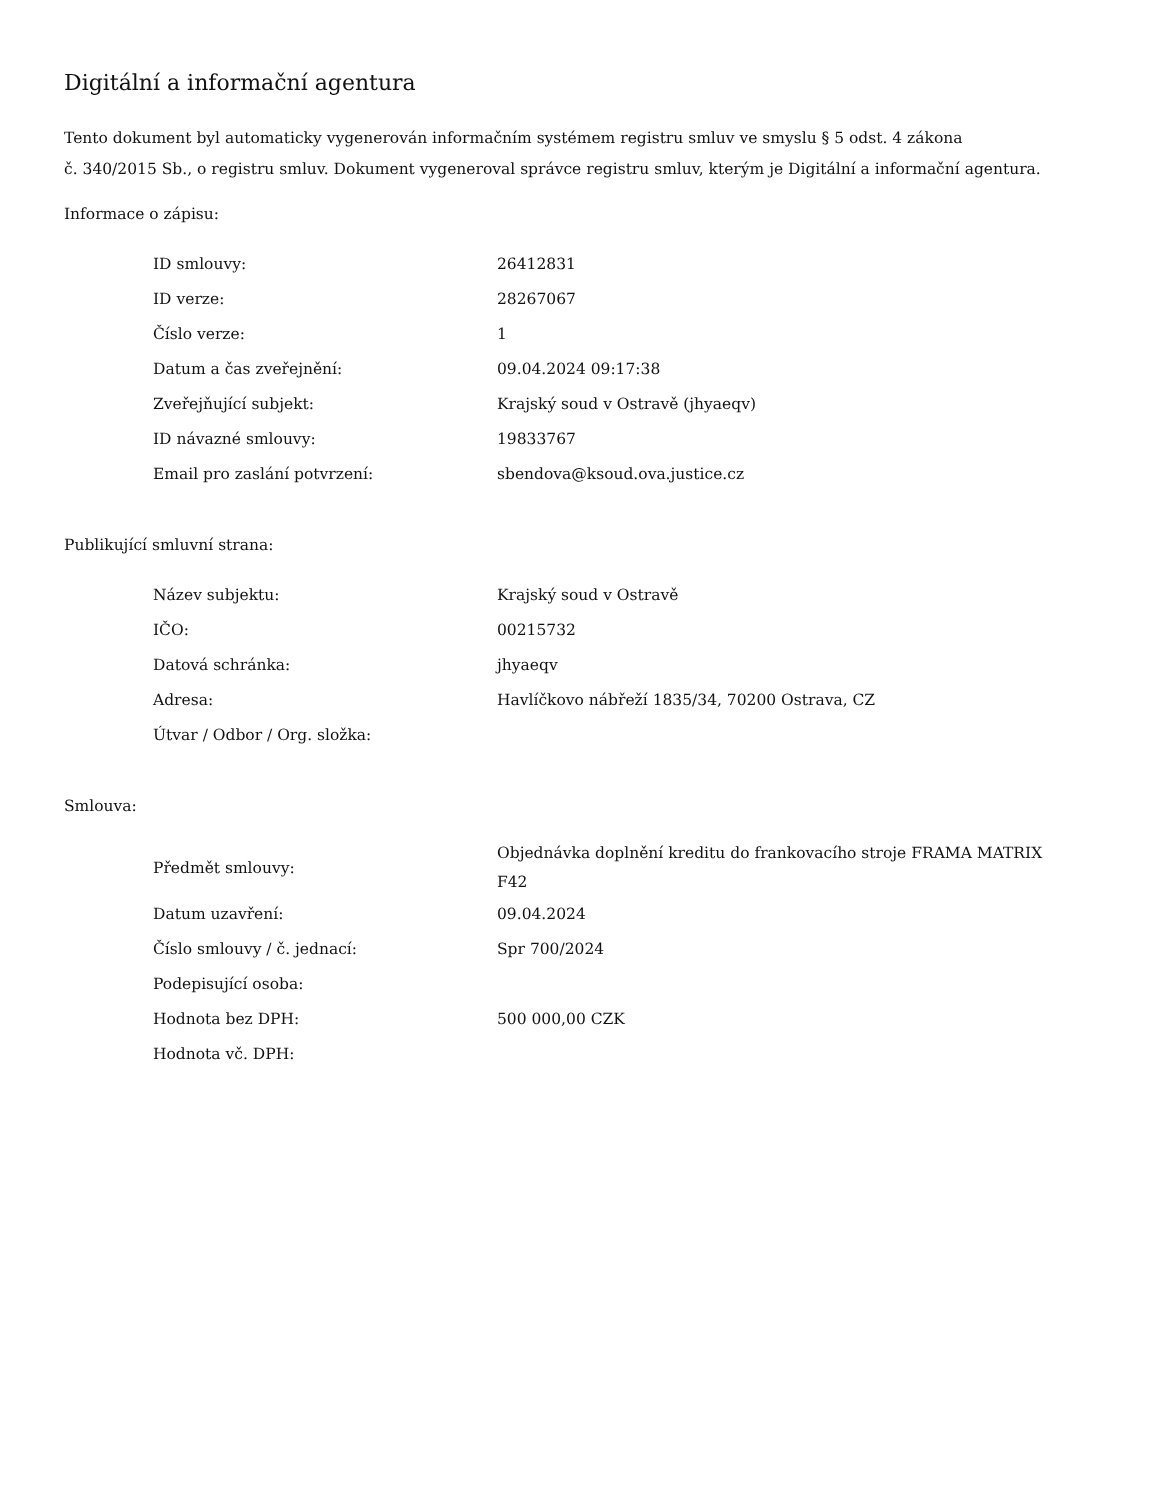Digitální a informační agentura
Tento dokument byl automaticky vygenerován informačním systémem registru smluv ve smyslu § 5 odst. 4 zákona
č. 340/2015 Sb., o registru smluv. Dokument vygeneroval správce registru smluv, kterým je Digitální a informační agentura.
Informace o zápisu:
| ID smlouvy: | 26412831 |
| ID verze: | 28267067 |
| Číslo verze: | 1 |
| Datum a čas zveřejnění: | 09.04.2024 09:17:38 |
| Zveřejňující subjekt: | Krajský soud v Ostravě (jhyaeqv) |
| ID návazné smlouvy: | 19833767 |
| Email pro zaslání potvrzení: | sbendova@ksoud.ova.justice.cz |
Publikující smluvní strana:
| Název subjektu: | Krajský soud v Ostravě |
| IČO: | 00215732 |
| Datová schránka: | jhyaeqv |
| Adresa: | Havlíčkovo nábřeží 1835/34, 70200 Ostrava, CZ |
| Útvar / Odbor / Org. složka: | |
Smlouva:
| Předmět smlouvy: | Objednávka doplnění kreditu do frankovacího stroje FRAMA MATRIX F42 |
| Datum uzavření: | 09.04.2024 |
| Číslo smlouvy / č. jednací: | Spr 700/2024 |
| Podepisující osoba: | |
| Hodnota bez DPH: | 500 000,00 CZK |
| Hodnota vč. DPH: | |